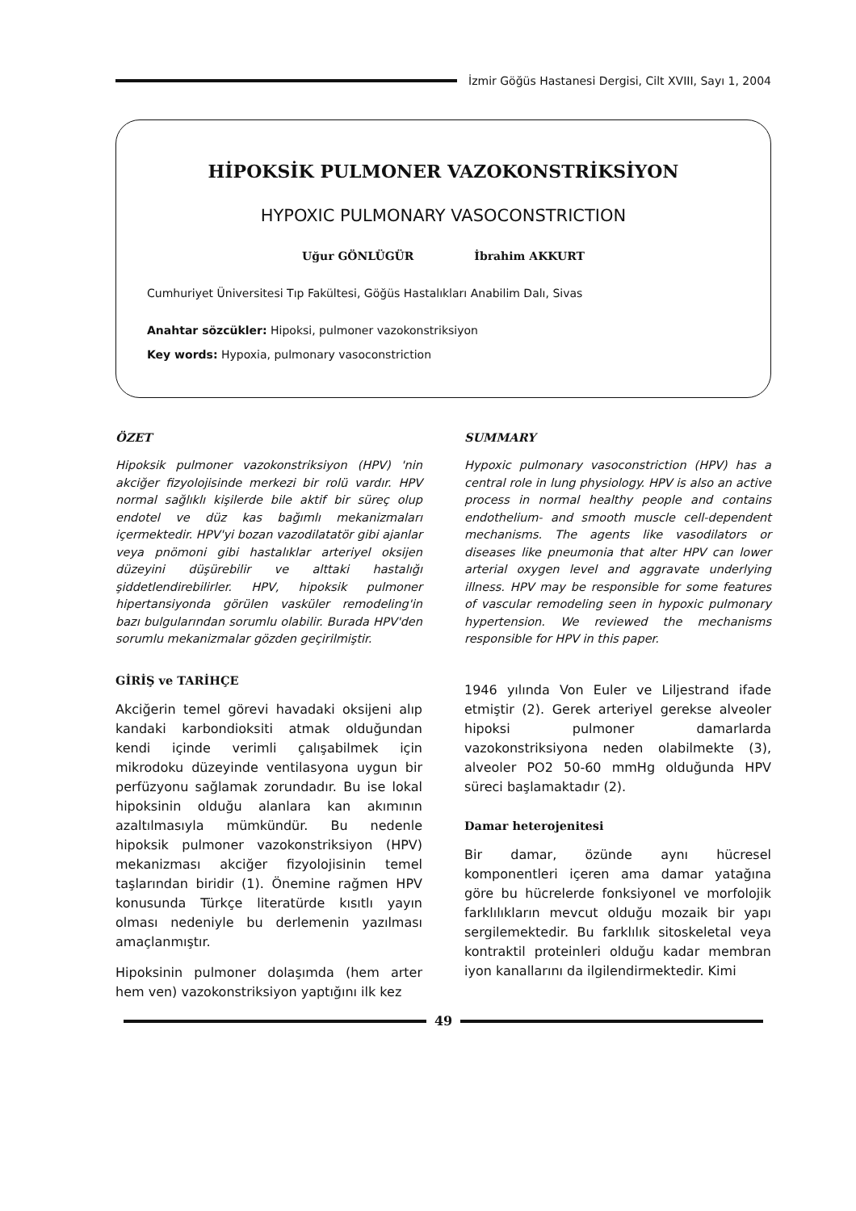İzmir Göğüs Hastanesi Dergisi, Cilt XVIII, Sayı 1, 2004
HİPOKSİK PULMONER VAZOKONSTRİKSİYON
HYPOXIC PULMONARY VASOCONSTRICTION
Uğur GÖNLÜGÜR İbrahim AKKURT
Cumhuriyet Üniversitesi Tıp Fakültesi, Göğüs Hastalıkları Anabilim Dalı, Sivas
Anahtar sözcükler: Hipoksi, pulmoner vazokonstriksiyon
Key words: Hypoxia, pulmonary vasoconstriction
ÖZET
Hipoksik pulmoner vazokonstriksiyon (HPV) 'nin akciğer fizyolojisinde merkezi bir rolü vardır. HPV normal sağlıklı kişilerde bile aktif bir süreç olup endotel ve düz kas bağımlı mekanizmaları içermektedir. HPV'yi bozan vazodilatatör gibi ajanlar veya pnömoni gibi hastalıklar arteriyel oksijen düzeyini düşürebilir ve alttaki hastalığı şiddetlendirebilirler. HPV, hipoksik pulmoner hipertansiyonda görülen vasküler remodeling'in bazı bulgularından sorumlu olabilir. Burada HPV'den sorumlu mekanizmalar gözden geçirilmiştir.
GİRİŞ ve TARİHÇE
Akciğerin temel görevi havadaki oksijeni alıp kandaki karbondioksiti atmak olduğundan kendi içinde verimli çalışabilmek için mikrodoku düzeyinde ventilasyona uygun bir perfüzyonu sağlamak zorundadır. Bu ise lokal hipoksinin olduğu alanlara kan akımının azaltılmasıyla mümkündür. Bu nedenle hipoksik pulmoner vazokonstriksiyon (HPV) mekanizması akciğer fizyolojisinin temel taşlarından biridir (1). Önemine rağmen HPV konusunda Türkçe literatürde kısıtlı yayın olması nedeniyle bu derlemenin yazılması amaçlanmıştır.
Hipoksinin pulmoner dolaşımda (hem arter hem ven) vazokonstriksiyon yaptığını ilk kez
SUMMARY
Hypoxic pulmonary vasoconstriction (HPV) has a central role in lung physiology. HPV is also an active process in normal healthy people and contains endothelium- and smooth muscle cell-dependent mechanisms. The agents like vasodilators or diseases like pneumonia that alter HPV can lower arterial oxygen level and aggravate underlying illness. HPV may be responsible for some features of vascular remodeling seen in hypoxic pulmonary hypertension. We reviewed the mechanisms responsible for HPV in this paper.
1946 yılında Von Euler ve Liljestrand ifade etmiştir (2). Gerek arteriyel gerekse alveoler hipoksi pulmoner damarlarda vazokonstriksiyona neden olabilmekte (3), alveoler PO2 50-60 mmHg olduğunda HPV süreci başlamaktadır (2).
Damar heterojenitesi
Bir damar, özünde aynı hücresel komponentleri içeren ama damar yatağına göre bu hücrelerde fonksiyonel ve morfolojik farklılıkların mevcut olduğu mozaik bir yapı sergilemektedir. Bu farklılık sitoskeletal veya kontraktil proteinleri olduğu kadar membran iyon kanallarını da ilgilendirmektedir. Kimi
49